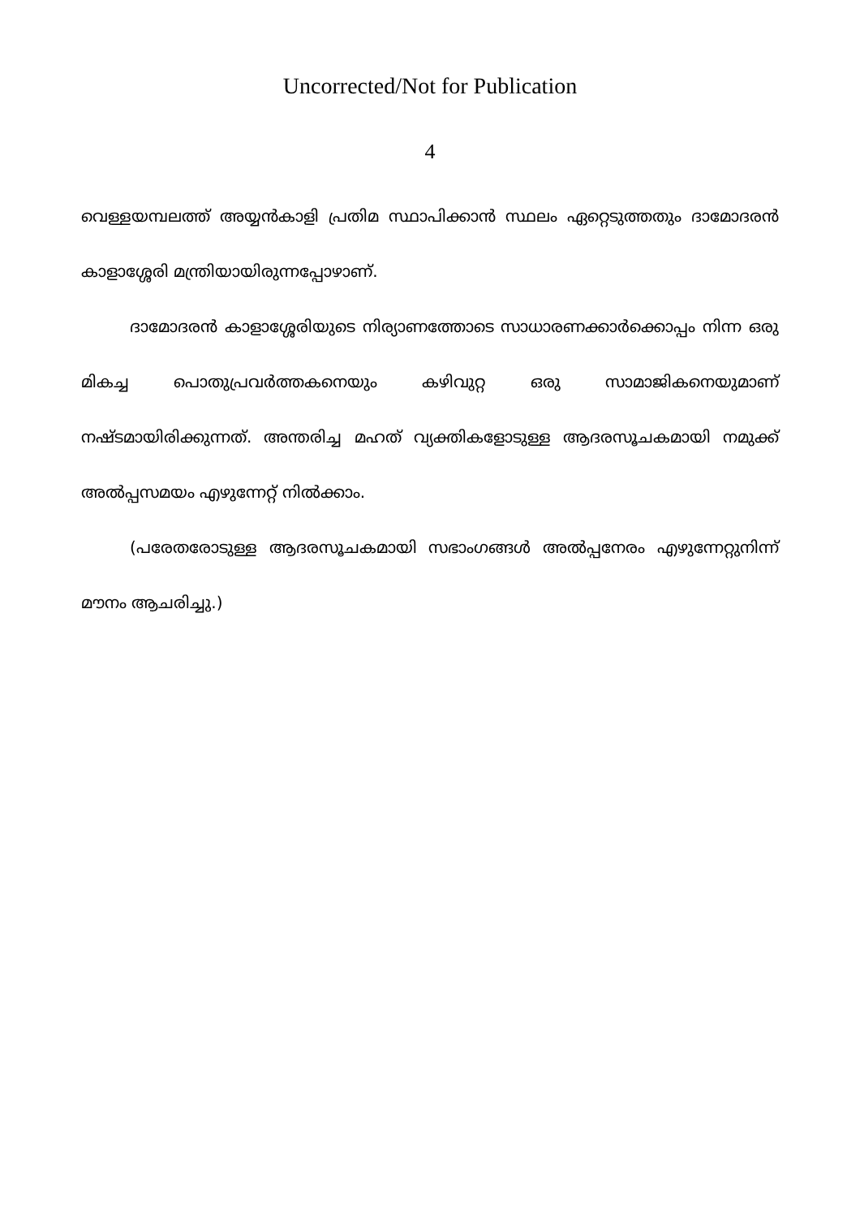Uncorrected/Not for Publication
4
വെള്ളയമ്പലത്ത് അയ്യൻകാളി പ്രതിമ സ്ഥാപിക്കാൻ സ്ഥലം ഏറ്റെടുത്തതും ദാമോദരൻ കാളാശ്ശേരി മന്ത്രിയായിരുന്നപ്പോഴാണ്.
ദാമോദരൻ കാളാശ്ശേരിയുടെ നിര്യാണത്തോടെ സാധാരണക്കാർക്കൊപ്പം നിന്ന ഒരു മികച്ച പൊതുപ്രവർത്തകനെയും കഴിവുറ്റ ഒരു സാമാജികനെയുമാണ് നഷ്ടമായിരിക്കുന്നത്. അന്തരിച്ച മഹത് വ്യക്തികളോടുള്ള ആദരസൂചകമായി നമുക്ക് അൽപ്പസമയം എഴുന്നേറ്റ് നിൽക്കാം.
(പരേതരോടുള്ള ആദരസൂചകമായി സഭാംഗങ്ങൾ അൽപ്പനേരം എഴുന്നേറ്റുനിന്ന് മൗനം ആചരിച്ചു.)